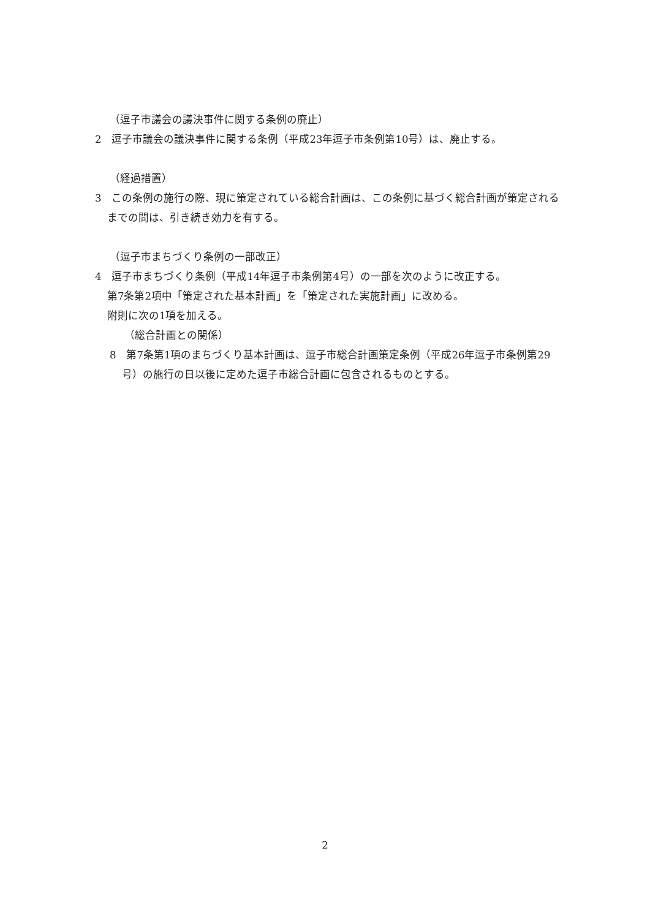（逗子市議会の議決事件に関する条例の廃止）
2　逗子市議会の議決事件に関する条例（平成23年逗子市条例第10号）は、廃止する。
（経過措置）
3　この条例の施行の際、現に策定されている総合計画は、この条例に基づく総合計画が策定されるまでの間は、引き続き効力を有する。
（逗子市まちづくり条例の一部改正）
4　逗子市まちづくり条例（平成14年逗子市条例第4号）の一部を次のように改正する。
第7条第2項中「策定された基本計画」を「策定された実施計画」に改める。
附則に次の1項を加える。
（総合計画との関係）
8　第7条第1項のまちづくり基本計画は、逗子市総合計画策定条例（平成26年逗子市条例第29号）の施行の日以後に定めた逗子市総合計画に包含されるものとする。
2